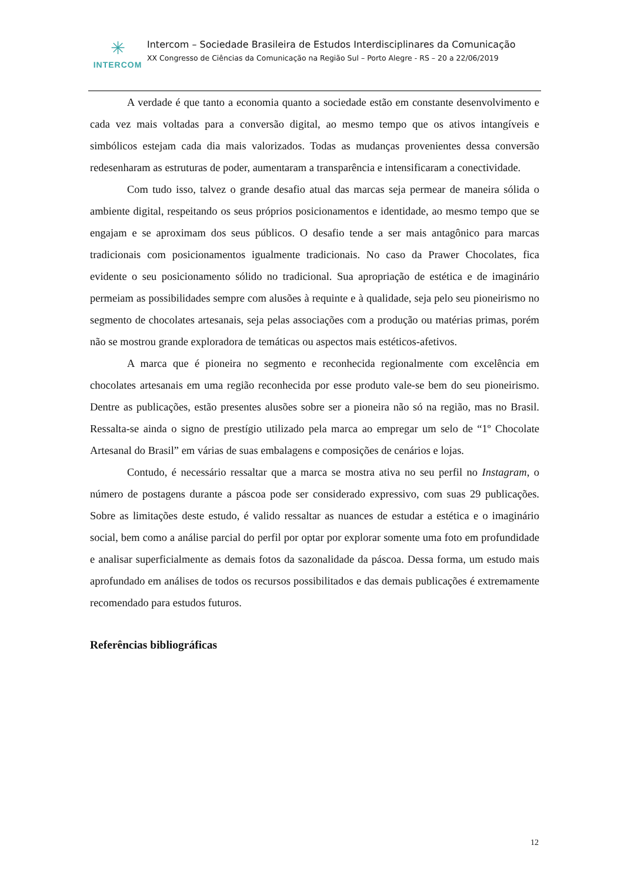✳
INTERCOM
Intercom – Sociedade Brasileira de Estudos Interdisciplinares da Comunicação
XX Congresso de Ciências da Comunicação na Região Sul – Porto Alegre - RS – 20 a 22/06/2019
A verdade é que tanto a economia quanto a sociedade estão em constante desenvolvimento e cada vez mais voltadas para a conversão digital, ao mesmo tempo que os ativos intangíveis e simbólicos estejam cada dia mais valorizados. Todas as mudanças provenientes dessa conversão redesenharam as estruturas de poder, aumentaram a transparência e intensificaram a conectividade.
Com tudo isso, talvez o grande desafio atual das marcas seja permear de maneira sólida o ambiente digital, respeitando os seus próprios posicionamentos e identidade, ao mesmo tempo que se engajam e se aproximam dos seus públicos. O desafio tende a ser mais antagônico para marcas tradicionais com posicionamentos igualmente tradicionais. No caso da Prawer Chocolates, fica evidente o seu posicionamento sólido no tradicional. Sua apropriação de estética e de imaginário permeiam as possibilidades sempre com alusões à requinte e à qualidade, seja pelo seu pioneirismo no segmento de chocolates artesanais, seja pelas associações com a produção ou matérias primas, porém não se mostrou grande exploradora de temáticas ou aspectos mais estéticos-afetivos.
A marca que é pioneira no segmento e reconhecida regionalmente com excelência em chocolates artesanais em uma região reconhecida por esse produto vale-se bem do seu pioneirismo. Dentre as publicações, estão presentes alusões sobre ser a pioneira não só na região, mas no Brasil. Ressalta-se ainda o signo de prestígio utilizado pela marca ao empregar um selo de “1º Chocolate Artesanal do Brasil” em várias de suas embalagens e composições de cenários e lojas.
Contudo, é necessário ressaltar que a marca se mostra ativa no seu perfil no Instagram, o número de postagens durante a páscoa pode ser considerado expressivo, com suas 29 publicações. Sobre as limitações deste estudo, é valido ressaltar as nuances de estudar a estética e o imaginário social, bem como a análise parcial do perfil por optar por explorar somente uma foto em profundidade e analisar superficialmente as demais fotos da sazonalidade da páscoa. Dessa forma, um estudo mais aprofundado em análises de todos os recursos possibilitados e das demais publicações é extremamente recomendado para estudos futuros.
Referências bibliográficas
12